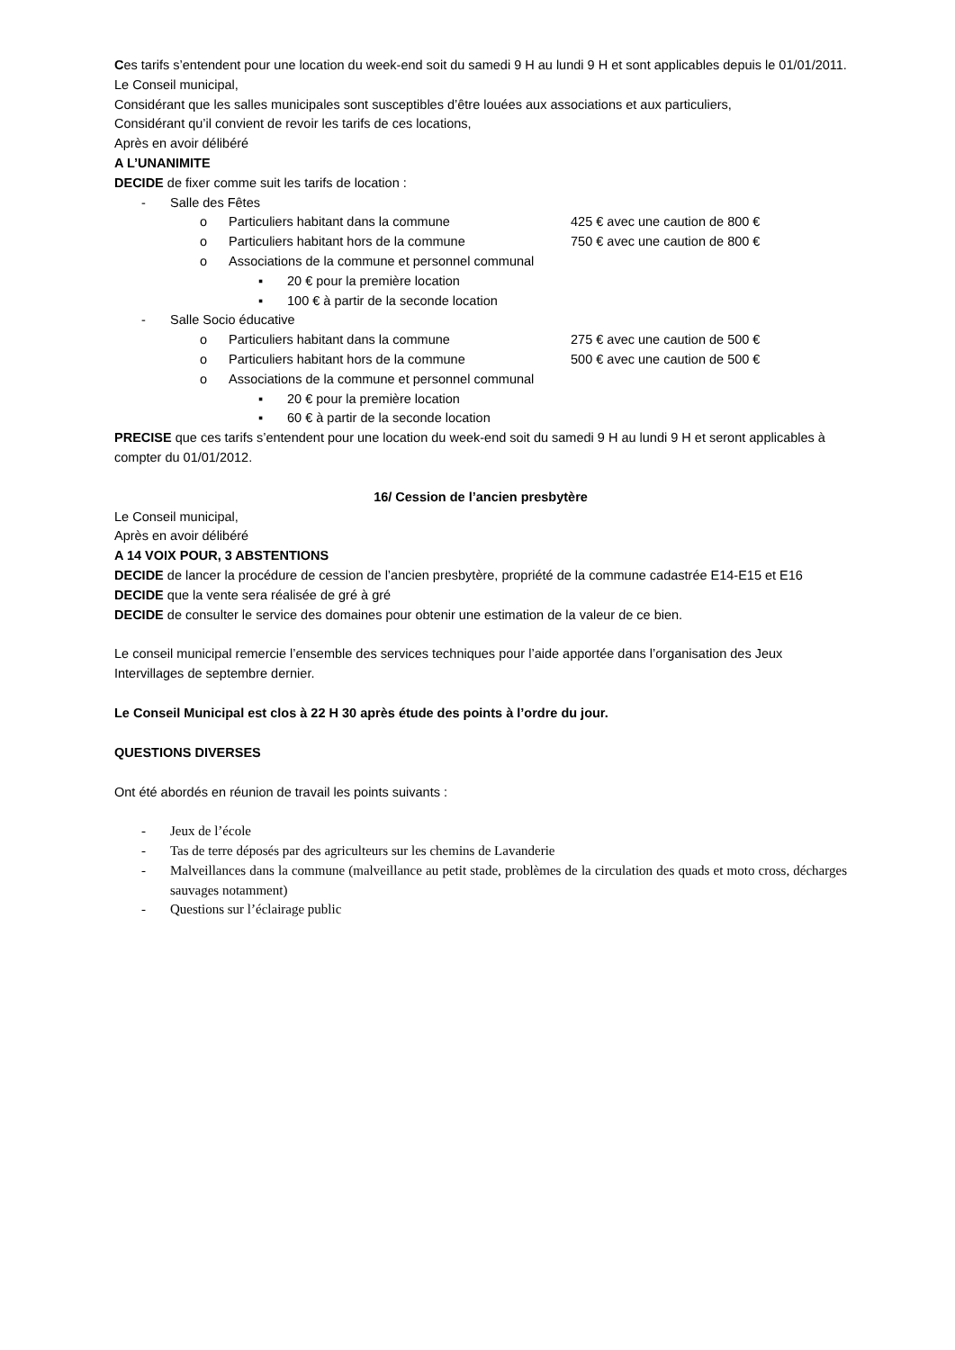Ces tarifs s’entendent pour une location du week-end soit du samedi 9 H au lundi 9 H et sont applicables depuis le 01/01/2011.
Le Conseil municipal,
Considérant que les salles municipales sont susceptibles d’être louées aux associations et aux particuliers,
Considérant qu’il convient de revoir les tarifs de ces locations,
Après en avoir délibéré
A L’UNANIMITE
DECIDE de fixer comme suit les tarifs de location :
- Salle des Fêtes
o Particuliers habitant dans la commune 425 € avec une caution de 800 €
o Particuliers habitant hors de la commune 750 € avec une caution de 800 €
o Associations de la commune et personnel communal
▪ 20 € pour la première location
▪ 100 € à partir de la seconde location
- Salle Socio éducative
o Particuliers habitant dans la commune 275 € avec une caution de 500 €
o Particuliers habitant hors de la commune 500 € avec une caution de 500 €
o Associations de la commune et personnel communal
▪ 20 € pour la première location
▪ 60 € à partir de la seconde location
PRECISE que ces tarifs s’entendent pour une location du week-end soit du samedi 9 H au lundi 9 H et seront applicables à compter du 01/01/2012.
16/ Cession de l’ancien presbytère
Le Conseil municipal,
Après en avoir délibéré
A 14 VOIX POUR, 3 ABSTENTIONS
DECIDE de lancer la procédure de cession de l’ancien presbytère, propriété de la commune cadastrée E14-E15 et E16
DECIDE que la vente sera réalisée de gré à gré
DECIDE de consulter le service des domaines pour obtenir une estimation de la valeur de ce bien.
Le conseil municipal remercie l’ensemble des services techniques pour l’aide apportée dans l’organisation des Jeux Intervillages de septembre dernier.
Le Conseil Municipal est clos à 22 H 30 après étude des points à l’ordre du jour.
QUESTIONS DIVERSES
Ont été abordés en réunion de travail les points suivants :
- Jeux de l’école
- Tas de terre déposés par des agriculteurs sur les chemins de Lavanderie
- Malveillances dans la commune (malveillance au petit stade, problèmes de la circulation des quads et moto cross, décharges sauvages notamment)
- Questions sur l’éclairage public